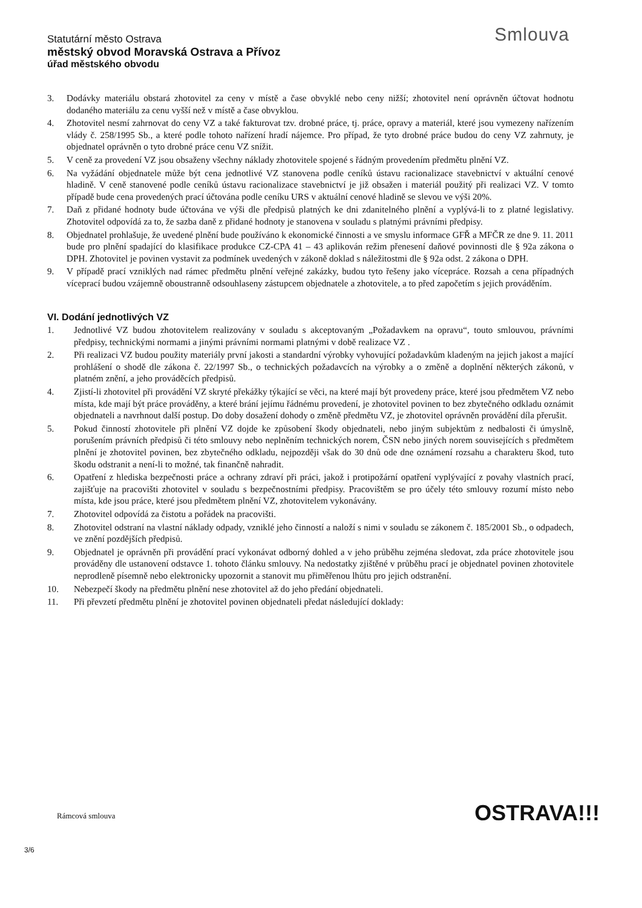Statutární město Ostrava
městský obvod Moravská Ostrava a Přívoz
úřad městského obvodu
Smlouva
3. Dodávky materiálu obstará zhotovitel za ceny v místě a čase obvyklé nebo ceny nižší; zhotovitel není oprávněn účtovat hodnotu dodaného materiálu za cenu vyšší než v místě a čase obvyklou.
4. Zhotovitel nesmí zahrnovat do ceny VZ a také fakturovat tzv. drobné práce, tj. práce, opravy a materiál, které jsou vymezeny nařízením vlády č. 258/1995 Sb., a které podle tohoto nařízení hradí nájemce. Pro případ, že tyto drobné práce budou do ceny VZ zahrnuty, je objednatel oprávněn o tyto drobné práce cenu VZ snížit.
5. V ceně za provedení VZ jsou obsaženy všechny náklady zhotovitele spojené s řádným provedením předmětu plnění VZ.
6. Na vyžádání objednatele může být cena jednotlivé VZ stanovena podle ceníků ústavu racionalizace stavebnictví v aktuální cenové hladině. V ceně stanovené podle ceníků ústavu racionalizace stavebnictví je již obsažen i materiál použitý při realizaci VZ. V tomto případě bude cena provedených prací účtována podle ceníku URS v aktuální cenové hladině se slevou ve výši 20%.
7. Daň z přidané hodnoty bude účtována ve výši dle předpisů platných ke dni zdanitelného plnění a vyplývá-li to z platné legislativy. Zhotovitel odpovídá za to, že sazba daně z přidané hodnoty je stanovena v souladu s platnými právními předpisy.
8. Objednatel prohlašuje, že uvedené plnění bude používáno k ekonomické činnosti a ve smyslu informace GFŘ a MFČR ze dne 9. 11. 2011 bude pro plnění spadající do klasifikace produkce CZ-CPA 41 – 43 aplikován režim přenesení daňové povinnosti dle § 92a zákona o DPH. Zhotovitel je povinen vystavit za podmínek uvedených v zákoně doklad s náležitostmi dle § 92a odst. 2 zákona o DPH.
9. V případě prací vzniklých nad rámec předmětu plnění veřejné zakázky, budou tyto řešeny jako vícepráce. Rozsah a cena případných víceprací budou vzájemně oboustranně odsouhlaseny zástupcem objednatele a zhotovitele, a to před započetím s jejich prováděním.
VI. Dodání jednotlivých VZ
1. Jednotlivé VZ budou zhotovitelem realizovány v souladu s akceptovaným „Požadavkem na opravu“, touto smlouvou, právními předpisy, technickými normami a jinými právními normami platnými v době realizace VZ .
2. Při realizaci VZ budou použity materiály první jakosti a standardní výrobky vyhovující požadavkům kladeným na jejich jakost a mající prohlášení o shodě dle zákona č. 22/1997 Sb., o technických požadavcích na výrobky a o změně a doplnění některých zákonů, v platném znění, a jeho prováděcích předpisů.
4. Zjistí-li zhotovitel při provádění VZ skryté překážky týkající se věci, na které mají být provedeny práce, které jsou předmětem VZ nebo místa, kde mají být práce prováděny, a které brání jejímu řádnému provedení, je zhotovitel povinen to bez zbytečného odkladu oznámit objednateli a navrhnout další postup. Do doby dosažení dohody o změně předmětu VZ, je zhotovitel oprávněn provádění díla přerušit.
5. Pokud činností zhotovitele při plnění VZ dojde ke způsobení škody objednateli, nebo jiným subjektům z nedbalosti či úmyslně, porušením právních předpisů či této smlouvy nebo neplněním technických norem, ČSN nebo jiných norem souvisejících s předmětem plnění je zhotovitel povinen, bez zbytečného odkladu, nejpozději však do 30 dnů ode dne oznámení rozsahu a charakteru škod, tuto škodu odstranit a není-li to možné, tak finančně nahradit.
6. Opatření z hlediska bezpečnosti práce a ochrany zdraví při práci, jakož i protipožární opatření vyplývající z povahy vlastních prací, zajišťuje na pracovišti zhotovitel v souladu s bezpečnostními předpisy. Pracovištěm se pro účely této smlouvy rozumí místo nebo místa, kde jsou práce, které jsou předmětem plnění VZ, zhotovitelem vykonávány.
7. Zhotovitel odpovídá za čistotu a pořádek na pracovišti.
8. Zhotovitel odstraní na vlastní náklady odpady, vzniklé jeho činností a naloží s nimi v souladu se zákonem č. 185/2001 Sb., o odpadech, ve znění pozdějších předpisů.
9. Objednatel je oprávněn při provádění prací vykonávat odborný dohled a v jeho průběhu zejména sledovat, zda práce zhotovitele jsou prováděny dle ustanovení odstavce 1. tohoto článku smlouvy. Na nedostatky zjištěné v průběhu prací je objednatel povinen zhotovitele neprodleně písemně nebo elektronicky upozornit a stanovit mu přiměřenou lhůtu pro jejich odstranění.
10. Nebezpečí škody na předmětu plnění nese zhotovitel až do jeho předání objednateli.
11. Při převzetí předmětu plnění je zhotovitel povinen objednateli předat následující doklady:
Rámcová smlouva OSTRAVA!!!
3/6